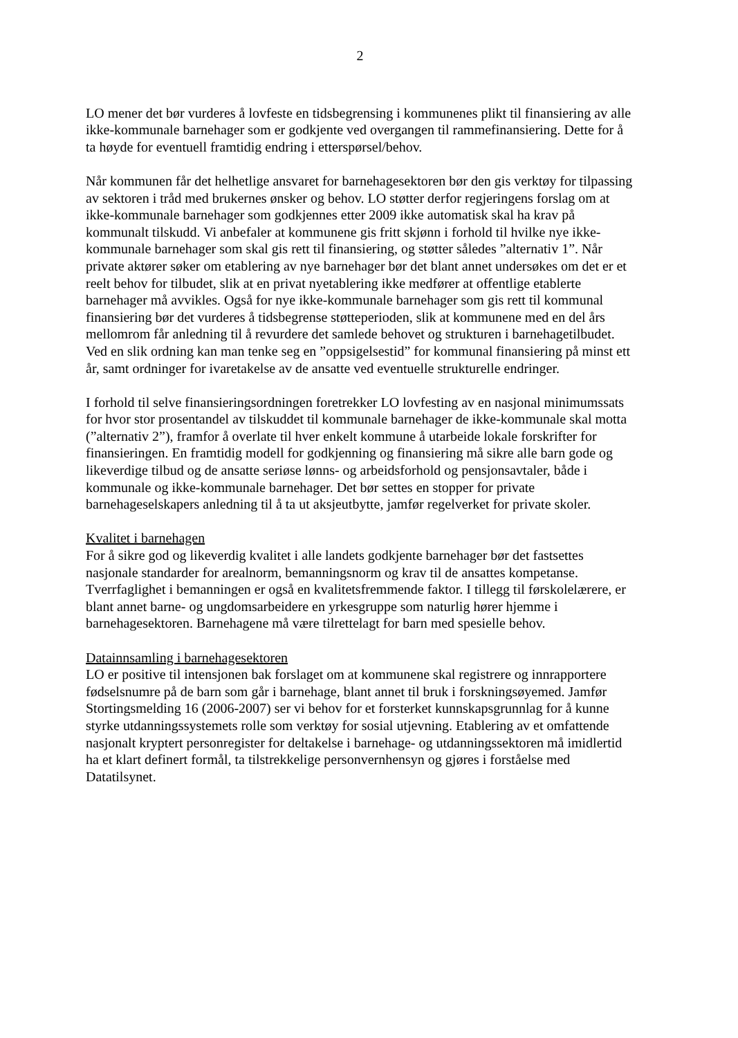2
LO mener det bør vurderes å lovfeste en tidsbegrensing i kommunenes plikt til finansiering av alle ikke-kommunale barnehager som er godkjente ved overgangen til rammefinansiering. Dette for å ta høyde for eventuell framtidig endring i etterspørsel/behov.
Når kommunen får det helhetlige ansvaret for barnehagesektoren bør den gis verktøy for tilpassing av sektoren i tråd med brukernes ønsker og behov. LO støtter derfor regjeringens forslag om at ikke-kommunale barnehager som godkjennes etter 2009 ikke automatisk skal ha krav på kommunalt tilskudd. Vi anbefaler at kommunene gis fritt skjønn i forhold til hvilke nye ikke-kommunale barnehager som skal gis rett til finansiering, og støtter således ”alternativ 1”. Når private aktører søker om etablering av nye barnehager bør det blant annet undersøkes om det er et reelt behov for tilbudet, slik at en privat nyetablering ikke medfører at offentlige etablerte barnehager må avvikles. Også for nye ikke-kommunale barnehager som gis rett til kommunal finansiering bør det vurderes å tidsbegrense støtteperioden, slik at kommunene med en del års mellomrom får anledning til å revurdere det samlede behovet og strukturen i barnehagetilbudet. Ved en slik ordning kan man tenke seg en ”oppsigelsestid” for kommunal finansiering på minst ett år, samt ordninger for ivaretakelse av de ansatte ved eventuelle strukturelle endringer.
I forhold til selve finansieringsordningen foretrekker LO lovfesting av en nasjonal minimumssats for hvor stor prosentandel av tilskuddet til kommunale barnehager de ikke-kommunale skal motta (”alternativ 2”), framfor å overlate til hver enkelt kommune å utarbeide lokale forskrifter for finansieringen. En framtidig modell for godkjenning og finansiering må sikre alle barn gode og likeverdige tilbud og de ansatte seriøse lønns- og arbeidsforhold og pensjonsavtaler, både i kommunale og ikke-kommunale barnehager. Det bør settes en stopper for private barnehageselskapers anledning til å ta ut aksjeutbytte, jamfør regelverket for private skoler.
Kvalitet i barnehagen
For å sikre god og likeverdig kvalitet i alle landets godkjente barnehager bør det fastsettes nasjonale standarder for arealnorm, bemanningsnorm og krav til de ansattes kompetanse. Tverrfaglighet i bemanningen er også en kvalitetsfremmende faktor. I tillegg til førskolelærere, er blant annet barne- og ungdomsarbeidere en yrkesgruppe som naturlig hører hjemme i barnehagesektoren. Barnehagene må være tilrettelagt for barn med spesielle behov.
Datainnsamling i barnehagesektoren
LO er positive til intensjonen bak forslaget om at kommunene skal registrere og innrapportere fødselsnumre på de barn som går i barnehage, blant annet til bruk i forskningsøyemed. Jamfør Stortingsmelding 16 (2006-2007) ser vi behov for et forsterket kunnskapsgrunnlag for å kunne styrke utdanningssystemets rolle som verktøy for sosial utjevning. Etablering av et omfattende nasjonalt kryptert personregister for deltakelse i barnehage- og utdanningssektoren må imidlertid ha et klart definert formål, ta tilstrekkelige personvernhensyn og gjøres i forståelse med Datatilsynet.